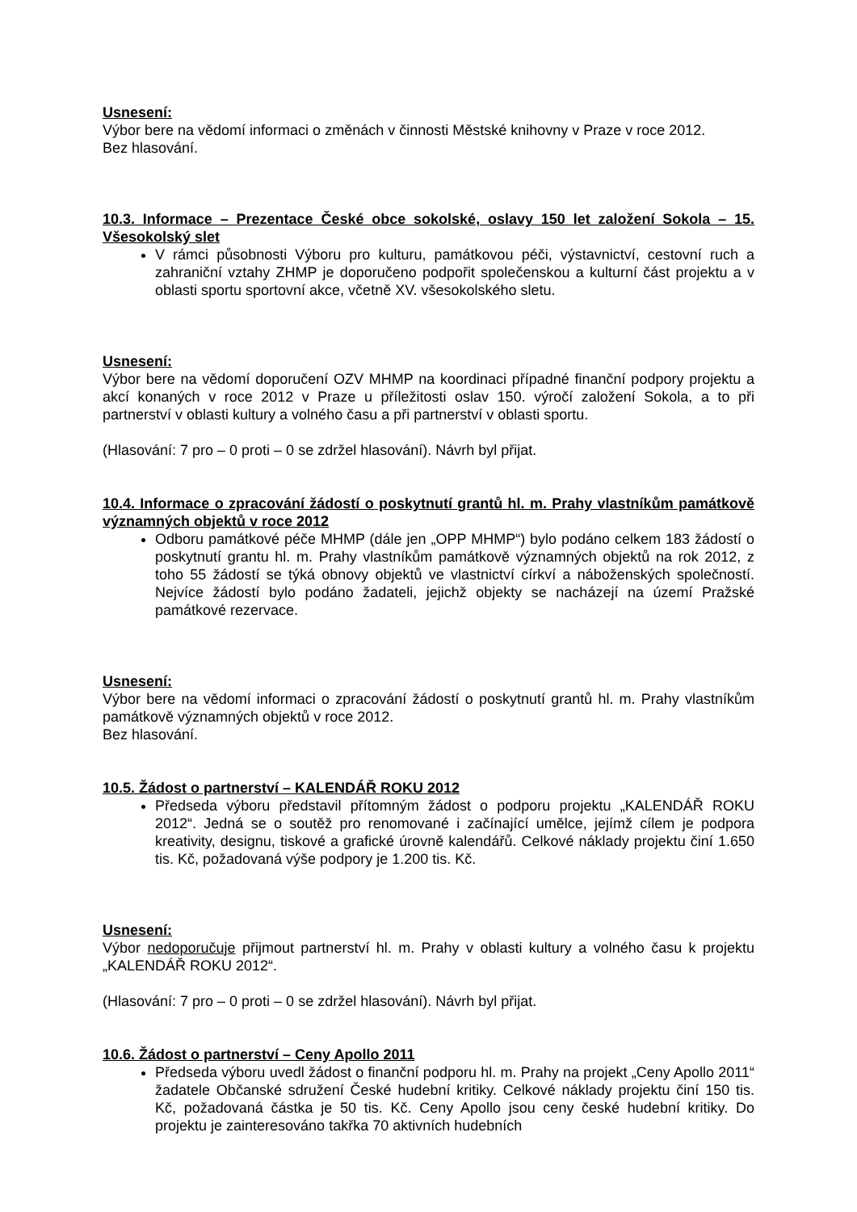Usnesení:
Výbor bere na vědomí informaci o změnách v činnosti Městské knihovny v Praze v roce 2012.
Bez hlasování.
10.3. Informace – Prezentace České obce sokolské, oslavy 150 let založení Sokola – 15. Všesokolský slet
V rámci působnosti Výboru pro kulturu, památkovou péči, výstavnictví, cestovní ruch a zahraniční vztahy ZHMP je doporučeno podpořit společenskou a kulturní část projektu a v oblasti sportu sportovní akce, včetně XV. všesokolského sletu.
Usnesení:
Výbor bere na vědomí doporučení OZV MHMP na koordinaci případné finanční podpory projektu a akcí konaných v roce 2012 v Praze u příležitosti oslav 150. výročí založení Sokola, a to při partnerství v oblasti kultury a volného času a při partnerství v oblasti sportu.
(Hlasování: 7 pro – 0 proti – 0 se zdržel hlasování). Návrh byl přijat.
10.4. Informace o zpracování žádostí o poskytnutí grantů hl. m. Prahy vlastníkům památkově významných objektů v roce 2012
Odboru památkové péče MHMP (dále jen „OPP MHMP“) bylo podáno celkem 183 žádostí o poskytnutí grantu hl. m. Prahy vlastníkům památkově významných objektů na rok 2012, z toho 55 žádostí se týká obnovy objektů ve vlastnictví církví a náboženských společností. Nejvíce žádostí bylo podáno žadateli, jejichž objekty se nacházejí na území Pražské památkové rezervace.
Usnesení:
Výbor bere na vědomí informaci o zpracování žádostí o poskytnutí grantů hl. m. Prahy vlastníkům památkově významných objektů v roce 2012.
Bez hlasování.
10.5. Žádost o partnerství – KALENDÁŘ ROKU 2012
Předseda výboru představil přítomným žádost o podporu projektu „KALENDÁŘ ROKU 2012“. Jedná se o soutěž pro renomované i začínající umělce, jejímž cílem je podpora kreativity, designu, tiskové a grafické úrovně kalendářů. Celkové náklady projektu činí 1.650 tis. Kč, požadovaná výše podpory je 1.200 tis. Kč.
Usnesení:
Výbor nedoporučuje přijmout partnerství hl. m. Prahy v oblasti kultury a volného času k projektu „KALENDÁŘ ROKU 2012“.
(Hlasování: 7 pro – 0 proti – 0 se zdržel hlasování). Návrh byl přijat.
10.6. Žádost o partnerství – Ceny Apollo 2011
Předseda výboru uvedl žádost o finanční podporu hl. m. Prahy na projekt „Ceny Apollo 2011“ žadatele Občanské sdružení České hudební kritiky. Celkové náklady projektu činí 150 tis. Kč, požadovaná částka je 50 tis. Kč. Ceny Apollo jsou ceny české hudební kritiky. Do projektu je zainteresováno takřka 70 aktivních hudebních